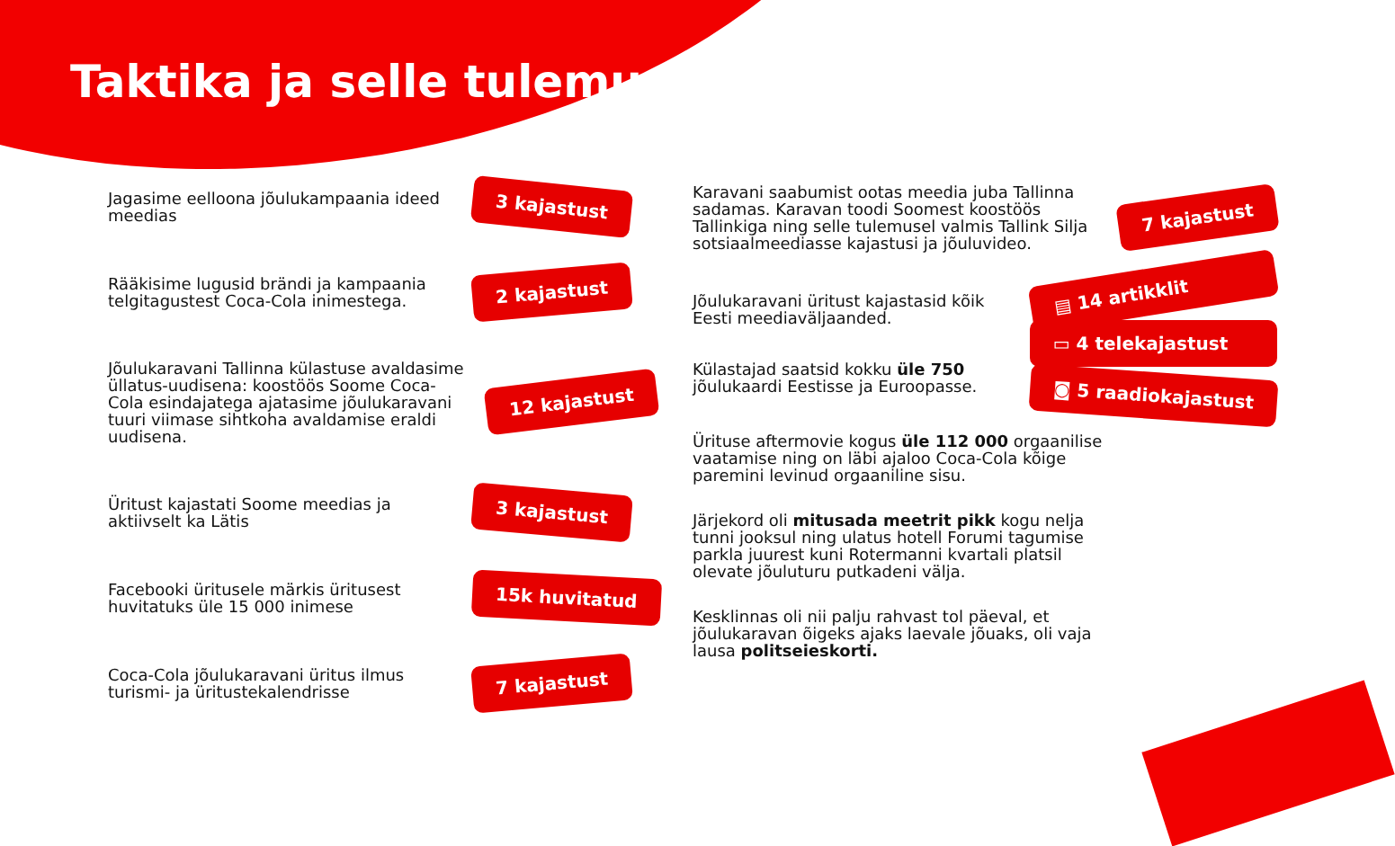Taktika ja selle tulemused
Jagasime eelloona jõulukampaania ideed meedias
3 kajastust
Rääkisime lugusid brändi ja kampaania telgitagustest Coca-Cola inimestega.
2 kajastust
Jõulukaravani Tallinna külastuse avaldasime üllatus-uudisena: koostöös Soome Coca-Cola esindajatega ajatasime jõulukaravani tuuri viimase sihtkoha avaldamise eraldi uudisena.
12 kajastust
Üritust kajastati Soome meedias ja aktiivselt ka Lätis
3 kajastust
Facebooki üritusele märkis üritusest huvitatuks üle 15 000 inimese
15k huvitatud
Coca-Cola jõulukaravani üritus ilmus turismi- ja üritustekalendrisse
7 kajastust
Karavani saabumist ootas meedia juba Tallinna sadamas. Karavan toodi Soomest koostöös Tallinkiga ning selle tulemusel valmis Tallink Silja sotsiaalmeediasse kajastusi ja jõuluvideo.
7 kajastust
Jõulukaravani üritust kajastasid kõik Eesti meediaväljaanded.
Külastajad saatsid kokku üle 750 jõulukaardi Eestisse ja Euroopasse.
▤ 14 artikklit
▭ 4 telekajastust
◙ 5 raadiokajastust
Ürituse aftermovie kogus üle 112 000 orgaanilise vaatamise ning on läbi ajaloo Coca-Cola kõige paremini levinud orgaaniline sisu.
Järjekord oli mitusada meetrit pikk kogu nelja tunni jooksul ning ulatus hotell Forumi tagumise parkla juurest kuni Rotermanni kvartali platsil olevate jõuluturu putkadeni välja.
Kesklinnas oli nii palju rahvast tol päeval, et jõulukaravan õigeks ajaks laevale jõuaks, oli vaja lausa politseieskorti.